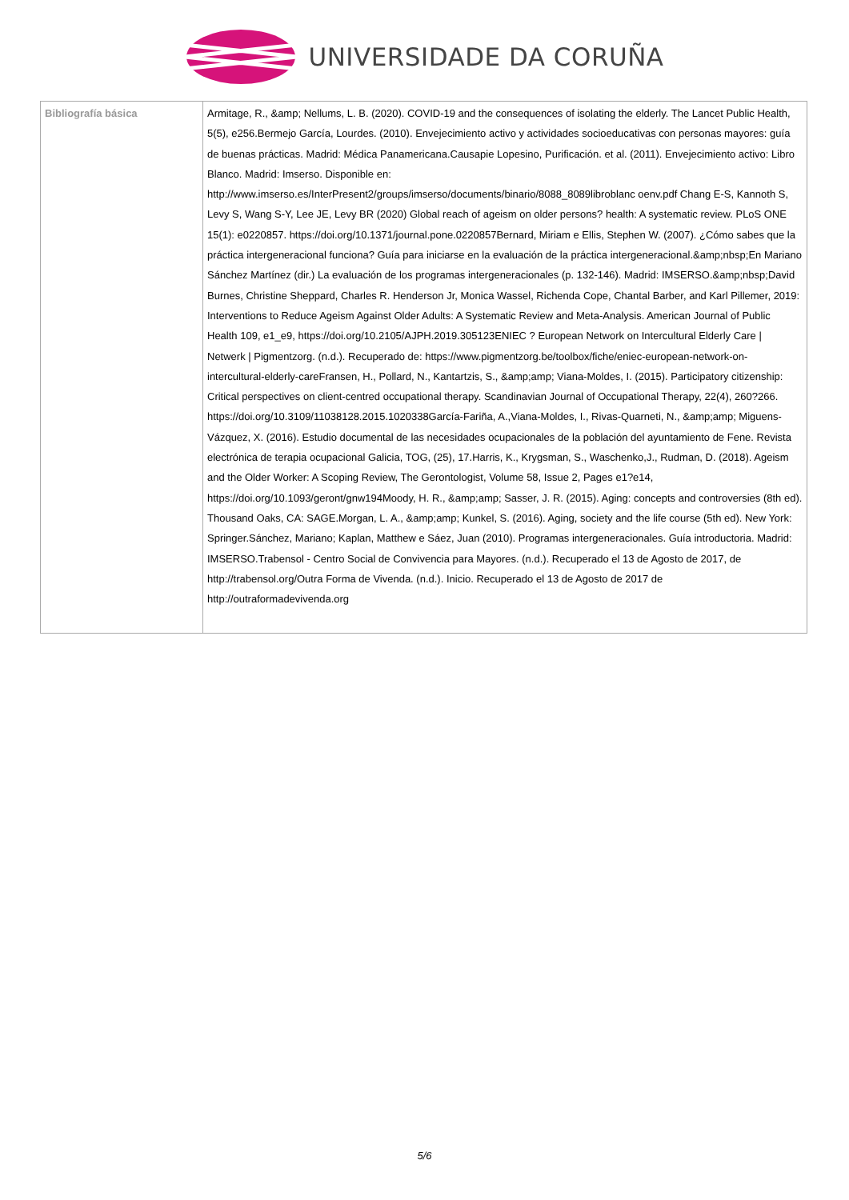UNIVERSIDADE DA CORUÑA
| Bibliografía básica | Armitage, R., &amp; Nellums, L. B. (2020). COVID-19 and the consequences of isolating the elderly. The Lancet Public Health, 5(5), e256.Bermejo García, Lourdes. (2010). Envejecimiento activo y actividades socioeducativas con personas mayores: guía de buenas prácticas. Madrid: Médica Panamericana.Causapie Lopesino, Purificación. et al. (2011). Envejecimiento activo: Libro Blanco. Madrid: Imserso. Disponible en: http://www.imserso.es/InterPresent2/groups/imserso/documents/binario/8088_8089libroblanc oenv.pdf Chang E-S, Kannoth S, Levy S, Wang S-Y, Lee JE, Levy BR (2020) Global reach of ageism on older persons? health: A systematic review. PLoS ONE 15(1): e0220857. https://doi.org/10.1371/journal.pone.0220857Bernard, Miriam e Ellis, Stephen W. (2007). ¿Cómo sabes que la práctica intergeneracional funciona? Guía para iniciarse en la evaluación de la práctica intergeneracional.&amp;nbsp;En Mariano Sánchez Martínez (dir.) La evaluación de los programas intergeneracionales (p. 132-146). Madrid: IMSERSO.&amp;nbsp;David Burnes, Christine Sheppard, Charles R. Henderson Jr, Monica Wassel, Richenda Cope, Chantal Barber, and Karl Pillemer, 2019: Interventions to Reduce Ageism Against Older Adults: A Systematic Review and Meta-Analysis. American Journal of Public Health 109, e1_e9, https://doi.org/10.2105/AJPH.2019.305123ENIEC ? European Network on Intercultural Elderly Care / Netwerk / Pigmentzorg. (n.d.). Recuperado de: https://www.pigmentzorg.be/toolbox/fiche/eniec-european-network-on-intercultural-elderly-careFransen, H., Pollard, N., Kantartzis, S., &amp;amp; Viana-Moldes, I. (2015). Participatory citizenship: Critical perspectives on client-centred occupational therapy. Scandinavian Journal of Occupational Therapy, 22(4), 260?266. https://doi.org/10.3109/11038128.2015.1020338García-Fariña, A.,Viana-Moldes, I., Rivas-Quarneti, N., &amp;amp; Miguens-Vázquez, X. (2016). Estudio documental de las necesidades ocupacionales de la población del ayuntamiento de Fene. Revista electrónica de terapia ocupacional Galicia, TOG, (25), 17.Harris, K., Krygsman, S., Waschenko,J., Rudman, D. (2018). Ageism and the Older Worker: A Scoping Review, The Gerontologist, Volume 58, Issue 2, Pages e1?e14, https://doi.org/10.1093/geront/gnw194Moody, H. R., &amp;amp; Sasser, J. R. (2015). Aging: concepts and controversies (8th ed). Thousand Oaks, CA: SAGE.Morgan, L. A., &amp;amp; Kunkel, S. (2016). Aging, society and the life course (5th ed). New York: Springer.Sánchez, Mariano; Kaplan, Matthew e Sáez, Juan (2010). Programas intergeneracionales. Guía introductoria. Madrid: IMSERSO.Trabensol - Centro Social de Convivencia para Mayores. (n.d.). Recuperado el 13 de Agosto de 2017, de http://trabensol.org/Outra Forma de Vivenda. (n.d.). Inicio. Recuperado el 13 de Agosto de 2017 de http://outraformadevivenda.org |
5/6